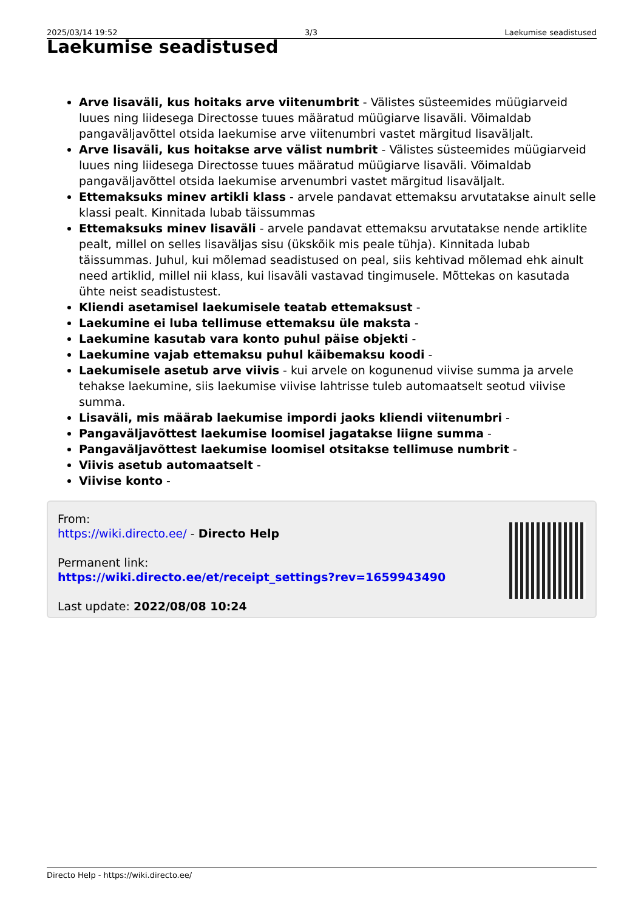2025/03/14 19:52 3/3 Laekumise seadistused
Laekumise seadistused
Arve lisaväli, kus hoitaks arve viitenumbrit - Välistes süsteemides müügiarveid luues ning liidesega Directosse tuues määratud müügiarve lisaväli. Võimaldab pangaväljavõttel otsida laekumise arve viitenumbri vastet märgitud lisaväljalt.
Arve lisaväli, kus hoitakse arve välist numbrit - Välistes süsteemides müügiarveid luues ning liidesega Directosse tuues määratud müügiarve lisaväli. Võimaldab pangaväljavõttel otsida laekumise arvenumbri vastet märgitud lisaväljalt.
Ettemaksuks minev artikli klass - arvele pandavat ettemaksu arvutatakse ainult selle klassi pealt. Kinnitada lubab täissummas
Ettemaksuks minev lisaväli - arvele pandavat ettemaksu arvutatakse nende artiklite pealt, millel on selles lisaväljas sisu (ükskõik mis peale tühja). Kinnitada lubab täissummas. Juhul, kui mõlemad seadistused on peal, siis kehtivad mõlemad ehk ainult need artiklid, millel nii klass, kui lisaväli vastavad tingimusele. Mõttekas on kasutada ühte neist seadistustest.
Kliendi asetamisel laekumisele teatab ettemaksust -
Laekumine ei luba tellimuse ettemaksu üle maksta -
Laekumine kasutab vara konto puhul päise objekti -
Laekumine vajab ettemaksu puhul käibemaksu koodi -
Laekumisele asetub arve viivis - kui arvele on kogunenud viivise summa ja arvele tehakse laekumine, siis laekumise viivise lahtrisse tuleb automaatselt seotud viivise summa.
Lisaväli, mis määrab laekumise impordi jaoks kliendi viitenumbri -
Pangaväljavõttest laekumise loomisel jagatakse liigne summa -
Pangaväljavõttest laekumise loomisel otsitakse tellimuse numbrit -
Viivis asetub automaatselt -
Viivise konto -
From:
https://wiki.directo.ee/ - Directo Help
Permanent link:
https://wiki.directo.ee/et/receipt_settings?rev=1659943490
Last update: 2022/08/08 10:24
Directo Help - https://wiki.directo.ee/